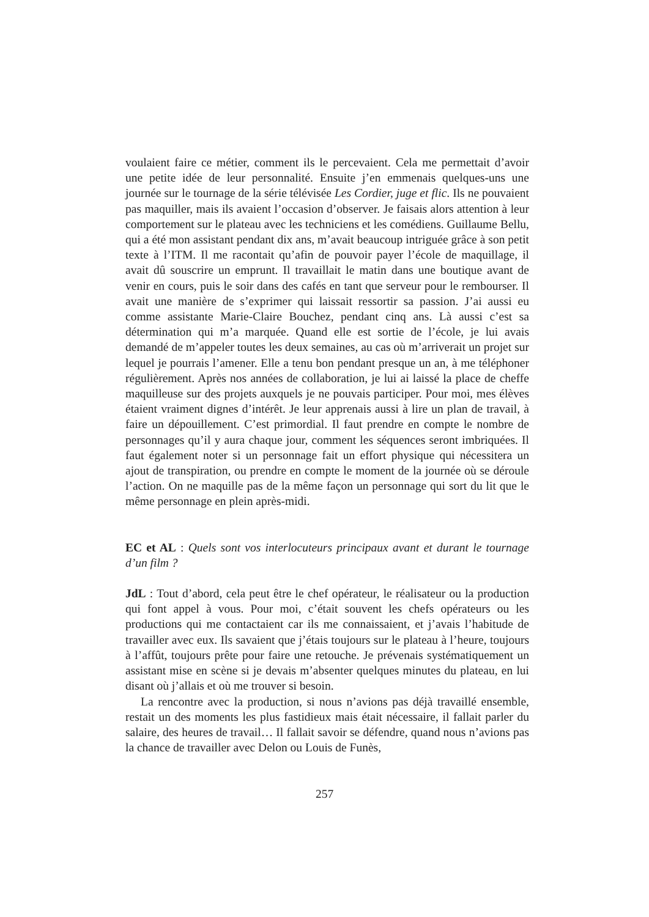voulaient faire ce métier, comment ils le percevaient. Cela me permettait d’avoir une petite idée de leur personnalité. Ensuite j’en emmenais quelques-uns une journée sur le tournage de la série télévisée Les Cordier, juge et flic. Ils ne pouvaient pas maquiller, mais ils avaient l’occasion d’observer. Je faisais alors attention à leur comportement sur le plateau avec les techniciens et les comédiens. Guillaume Bellu, qui a été mon assistant pendant dix ans, m’avait beaucoup intriguée grâce à son petit texte à l’ITM. Il me racontait qu’afin de pouvoir payer l’école de maquillage, il avait dû souscrire un emprunt. Il travaillait le matin dans une boutique avant de venir en cours, puis le soir dans des cafés en tant que serveur pour le rembourser. Il avait une manière de s’exprimer qui laissait ressortir sa passion. J’ai aussi eu comme assistante Marie-Claire Bouchez, pendant cinq ans. Là aussi c’est sa détermination qui m’a marquée. Quand elle est sortie de l’école, je lui avais demandé de m’appeler toutes les deux semaines, au cas où m’arriverait un projet sur lequel je pourrais l’amener. Elle a tenu bon pendant presque un an, à me téléphoner régulièrement. Après nos années de collaboration, je lui ai laissé la place de cheffe maquilleuse sur des projets auxquels je ne pouvais participer. Pour moi, mes élèves étaient vraiment dignes d’intérêt. Je leur apprenais aussi à lire un plan de travail, à faire un dépouillement. C’est primordial. Il faut prendre en compte le nombre de personnages qu’il y aura chaque jour, comment les séquences seront imbriquées. Il faut également noter si un personnage fait un effort physique qui nécessitera un ajout de transpiration, ou prendre en compte le moment de la journée où se déroule l’action. On ne maquille pas de la même façon un personnage qui sort du lit que le même personnage en plein après-midi.
EC et AL : Quels sont vos interlocuteurs principaux avant et durant le tournage d’un film ?
JdL : Tout d’abord, cela peut être le chef opérateur, le réalisateur ou la production qui font appel à vous. Pour moi, c’était souvent les chefs opérateurs ou les productions qui me contactaient car ils me connaissaient, et j’avais l’habitude de travailler avec eux. Ils savaient que j’étais toujours sur le plateau à l’heure, toujours à l’affût, toujours prête pour faire une retouche. Je prévenais systématiquement un assistant mise en scène si je devais m’absenter quelques minutes du plateau, en lui disant où j’allais et où me trouver si besoin.
La rencontre avec la production, si nous n’avions pas déjà travaillé ensemble, restait un des moments les plus fastidieux mais était nécessaire, il fallait parler du salaire, des heures de travail… Il fallait savoir se défendre, quand nous n’avions pas la chance de travailler avec Delon ou Louis de Funès,
257